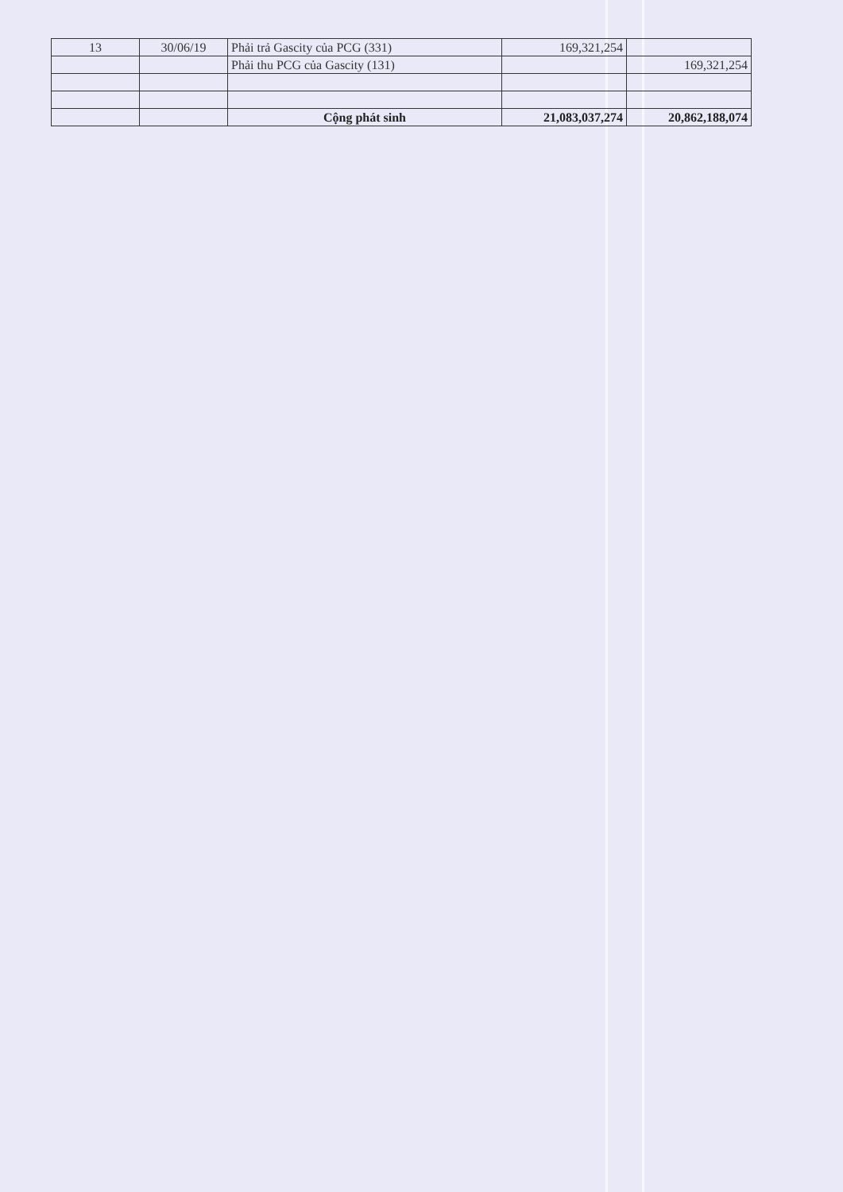| 13 | 30/06/19 | Phải trả Gascity của PCG (331) | 169,321,254 | |
| | | Phải thu PCG của Gascity (131) | | 169,321,254 |
| | | Cộng phát sinh | 21,083,037,274 | 20,862,188,074 |